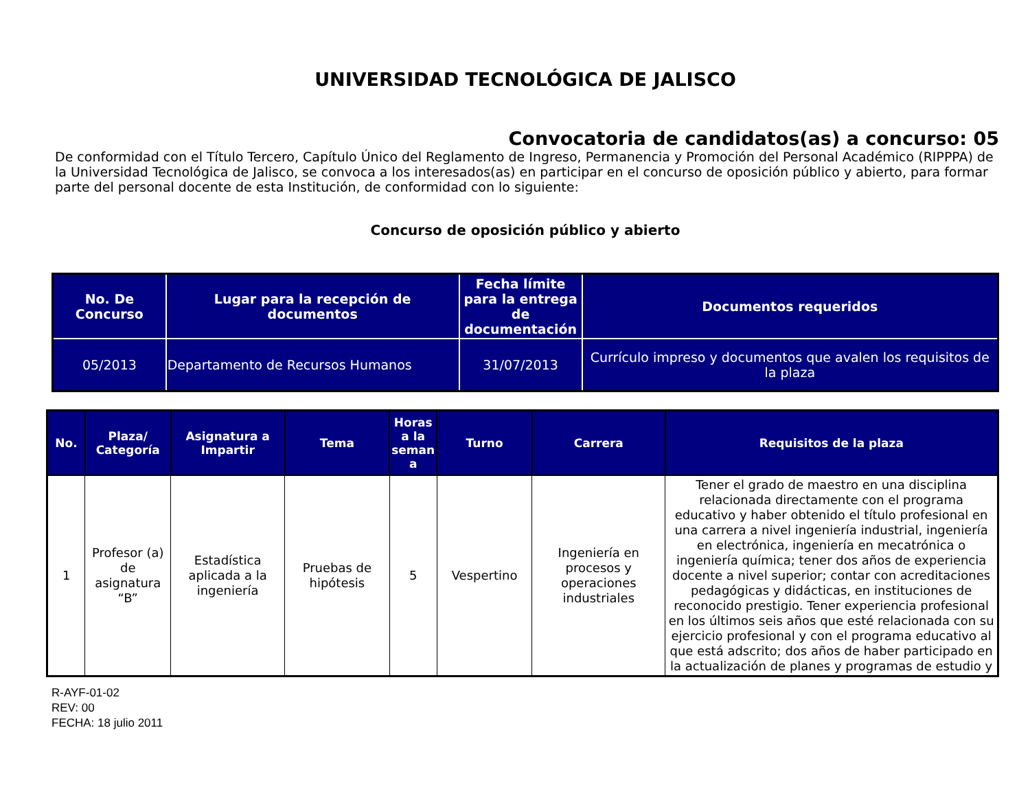UNIVERSIDAD TECNOLÓGICA DE JALISCO
Convocatoria de candidatos(as) a concurso: 05
De conformidad con el Título Tercero, Capítulo Único del Reglamento de Ingreso, Permanencia y Promoción del Personal Académico (RIPPPA) de la Universidad Tecnológica de Jalisco, se convoca a los interesados(as) en participar en el concurso de oposición público y abierto, para formar parte del personal docente de esta Institución, de conformidad con lo siguiente:
Concurso de oposición público y abierto
| No. De Concurso | Lugar para la recepción de documentos | Fecha límite para la entrega de documentación | Documentos requeridos |
| --- | --- | --- | --- |
| 05/2013 | Departamento de Recursos Humanos | 31/07/2013 | Currículo impreso y documentos que avalen los requisitos de la plaza |
| No. | Plaza/ Categoría | Asignatura a Impartir | Tema | Horas a la seman a | Turno | Carrera | Requisitos de la plaza |
| --- | --- | --- | --- | --- | --- | --- | --- |
| 1 | Profesor (a) de asignatura “B” | Estadística aplicada a la ingeniería | Pruebas de hipótesis | 5 | Vespertino | Ingeniería en procesos y operaciones industriales | Tener el grado de maestro en una disciplina relacionada directamente con el programa educativo y haber obtenido el título profesional en una carrera a nivel ingeniería industrial, ingeniería en electrónica, ingeniería en mecatrónica o ingeniería química; tener dos años de experiencia docente a nivel superior; contar con acreditaciones pedagógicas y didácticas, en instituciones de reconocido prestigio. Tener experiencia profesional en los últimos seis años que esté relacionada con su ejercicio profesional y con el programa educativo al que está adscrito; dos años de haber participado en la actualización de planes y programas de estudio y |
R-AYF-01-02
REV: 00
FECHA: 18 julio 2011